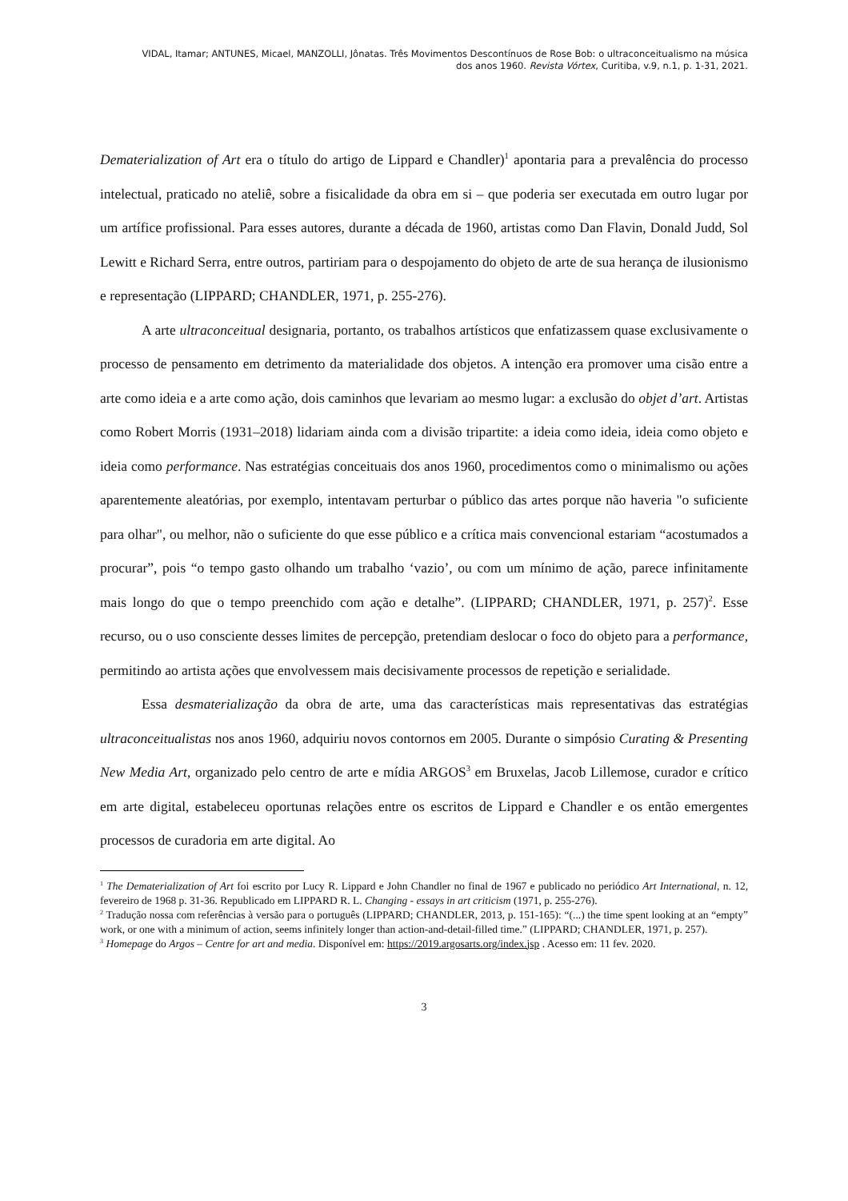VIDAL, Itamar; ANTUNES, Micael, MANZOLLI, Jônatas. Três Movimentos Descontínuos de Rose Bob: o ultraconceitualismo na música
dos anos 1960. Revista Vórtex, Curitiba, v.9, n.1, p. 1-31, 2021.
Dematerialization of Art era o título do artigo de Lippard e Chandler)<sup>1</sup> apontaria para a prevalência do processo intelectual, praticado no ateliê, sobre a fisicalidade da obra em si – que poderia ser executada em outro lugar por um artífice profissional. Para esses autores, durante a década de 1960, artistas como Dan Flavin, Donald Judd, Sol Lewitt e Richard Serra, entre outros, partiriam para o despojamento do objeto de arte de sua herança de ilusionismo e representação (LIPPARD; CHANDLER, 1971, p. 255-276).
A arte ultraconceitual designaria, portanto, os trabalhos artísticos que enfatizassem quase exclusivamente o processo de pensamento em detrimento da materialidade dos objetos. A intenção era promover uma cisão entre a arte como ideia e a arte como ação, dois caminhos que levariam ao mesmo lugar: a exclusão do objet d’art. Artistas como Robert Morris (1931–2018) lidariam ainda com a divisão tripartite: a ideia como ideia, ideia como objeto e ideia como performance. Nas estratégias conceituais dos anos 1960, procedimentos como o minimalismo ou ações aparentemente aleatórias, por exemplo, intentavam perturbar o público das artes porque não haveria "o suficiente para olhar", ou melhor, não o suficiente do que esse público e a crítica mais convencional estariam “acostumados a procurar”, pois “o tempo gasto olhando um trabalho ‘vazio’, ou com um mínimo de ação, parece infinitamente mais longo do que o tempo preenchido com ação e detalhe”. (LIPPARD; CHANDLER, 1971, p. 257)<sup>2</sup>. Esse recurso, ou o uso consciente desses limites de percepção, pretendiam deslocar o foco do objeto para a performance, permitindo ao artista ações que envolvessem mais decisivamente processos de repetição e serialidade.
Essa desmaterialização da obra de arte, uma das características mais representativas das estratégias ultraconceitualistas nos anos 1960, adquiriu novos contornos em 2005. Durante o simpósio Curating & Presenting New Media Art, organizado pelo centro de arte e mídia ARGOS<sup>3</sup> em Bruxelas, Jacob Lillemose, curador e crítico em arte digital, estabeleceu oportunas relações entre os escritos de Lippard e Chandler e os então emergentes processos de curadoria em arte digital. Ao
<sup>1</sup> The Dematerialization of Art foi escrito por Lucy R. Lippard e John Chandler no final de 1967 e publicado no periódico Art International, n. 12, fevereiro de 1968 p. 31-36. Republicado em LIPPARD R. L. Changing - essays in art criticism (1971, p. 255-276).
<sup>2</sup> Tradução nossa com referências à versão para o português (LIPPARD; CHANDLER, 2013, p. 151-165): “(...) the time spent looking at an “empty” work, or one with a minimum of action, seems infinitely longer than action-and-detail-filled time.” (LIPPARD; CHANDLER, 1971, p. 257).
<sup>3</sup> Homepage do Argos – Centre for art and media. Disponível em: https://2019.argosarts.org/index.jsp . Acesso em: 11 fev. 2020.
3